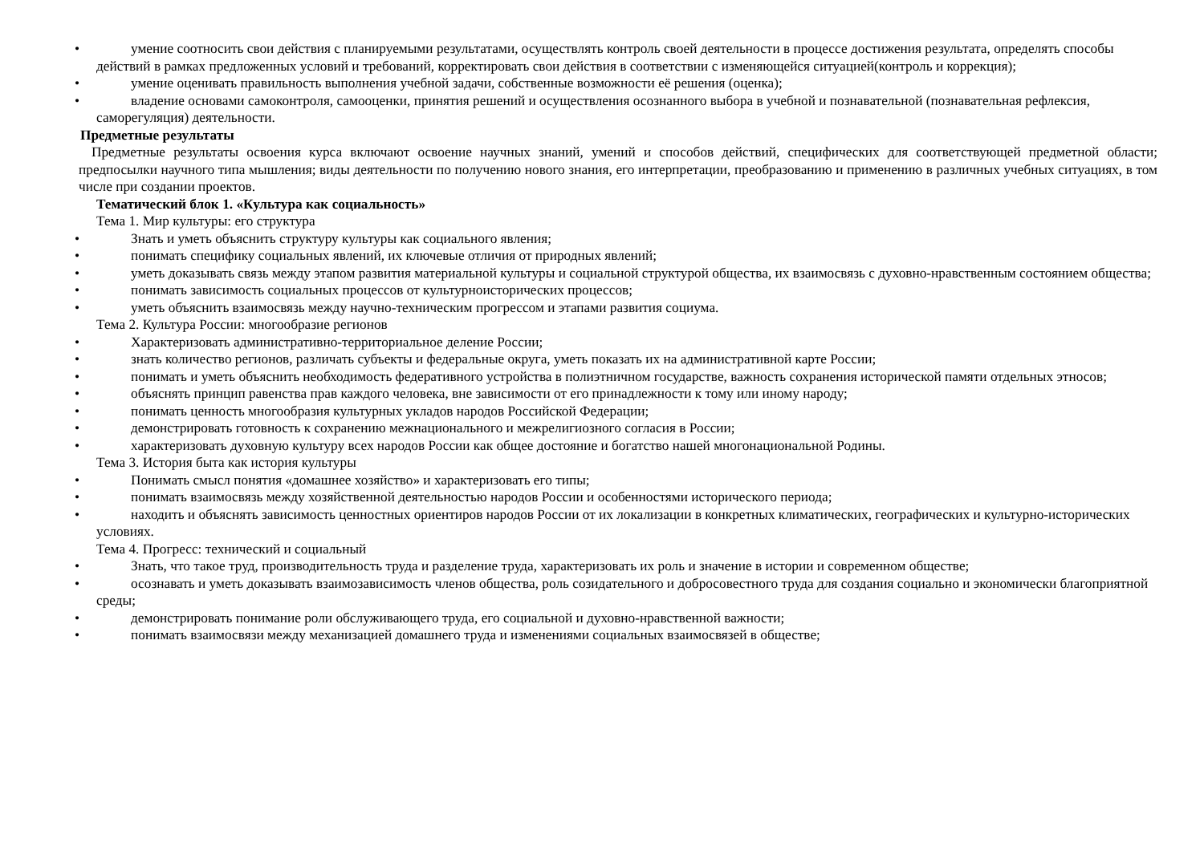•
умение соотносить свои действия с планируемыми результатами, осуществлять контроль своей деятельности в процессе достижения результата, определять способы действий в рамках предложенных условий и требований, корректировать свои действия в соответствии с изменяющейся ситуацией(контроль и коррекция);
•
умение оценивать правильность выполнения учебной задачи, собственные возможности её решения (оценка);
•
владение основами самоконтроля, самооценки, принятия решений и осуществления осознанного выбора в учебной и познавательной (познавательная рефлексия, саморегуляция) деятельности.
Предметные результаты
Предметные результаты освоения курса включают освоение научных знаний, умений и способов действий, специфических для соответствующей предметной области; предпосылки научного типа мышления; виды деятельности по получению нового знания, его интерпретации, преобразованию и применению в различных учебных ситуациях, в том числе при создании проектов.
Тематический блок 1. «Культура как социальность»
Тема 1. Мир культуры: его структура
•
Знать и уметь объяснить структуру культуры как социального явления;
•
понимать специфику социальных явлений, их ключевые отличия от природных явлений;
•
уметь доказывать связь между этапом развития материальной культуры и социальной структурой общества, их взаимосвязь с духовно-нравственным состоянием общества;
•
понимать зависимость социальных процессов от культурноисторических процессов;
•
уметь объяснить взаимосвязь между научно-техническим прогрессом и этапами развития социума.
Тема 2. Культура России: многообразие регионов
•
Характеризовать административно-территориальное деление России;
•
знать количество регионов, различать субъекты и федеральные округа, уметь показать их на административной карте России;
•
понимать и уметь объяснить необходимость федеративного устройства в полиэтничном государстве, важность сохранения исторической памяти отдельных этносов;
•
объяснять принцип равенства прав каждого человека, вне зависимости от его принадлежности к тому или иному народу;
•
понимать ценность многообразия культурных укладов народов Российской Федерации;
•
демонстрировать готовность к сохранению межнационального и межрелигиозного согласия в России;
•
характеризовать духовную культуру всех народов России как общее достояние и богатство нашей многонациональной Родины.
Тема 3. История быта как история культуры
•
Понимать смысл понятия «домашнее хозяйство» и характеризовать его типы;
•
понимать взаимосвязь между хозяйственной деятельностью народов России и особенностями исторического периода;
•
находить и объяснять зависимость ценностных ориентиров народов России от их локализации в конкретных климатических, географических и культурно-исторических условиях.
Тема 4. Прогресс: технический и социальный
•
Знать, что такое труд, производительность труда и разделение труда, характеризовать их роль и значение в истории и современном обществе;
•
осознавать и уметь доказывать взаимозависимость членов общества, роль созидательного и добросовестного труда для создания социально и экономически благоприятной среды;
•
демонстрировать понимание роли обслуживающего труда, его социальной и духовно-нравственной важности;
•
понимать взаимосвязи между механизацией домашнего труда и изменениями социальных взаимосвязей в обществе;